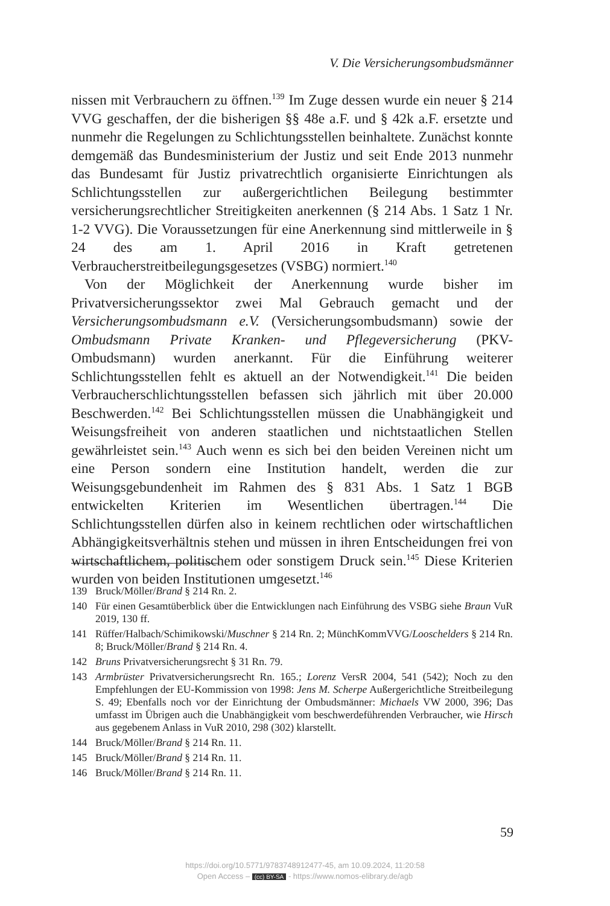V. Die Versicherungsombudsmänner
nissen mit Verbrauchern zu öffnen.<sup>139</sup> Im Zuge dessen wurde ein neuer § 214 VVG geschaffen, der die bisherigen §§ 48e a.F. und § 42k a.F. ersetzte und nunmehr die Regelungen zu Schlichtungsstellen beinhaltete. Zunächst konnte demgemäß das Bundesministerium der Justiz und seit Ende 2013 nunmehr das Bundesamt für Justiz privatrechtlich organisierte Einrichtungen als Schlichtungsstellen zur außergerichtlichen Beilegung bestimmter versicherungsrechtlicher Streitigkeiten anerkennen (§ 214 Abs. 1 Satz 1 Nr. 1-2 VVG). Die Voraussetzungen für eine Anerkennung sind mittlerweile in § 24 des am 1. April 2016 in Kraft getretenen Verbraucherstreitbeilegungsgesetzes (VSBG) normiert.<sup>140</sup>
Von der Möglichkeit der Anerkennung wurde bisher im Privatversicherungssektor zwei Mal Gebrauch gemacht und der Versicherungsombudsmann e.V. (Versicherungsombudsmann) sowie der Ombudsmann Private Kranken- und Pflegeversicherung (PKV-Ombudsmann) wurden anerkannt. Für die Einführung weiterer Schlichtungsstellen fehlt es aktuell an der Notwendigkeit.<sup>141</sup> Die beiden Verbraucherschlichtungsstellen befassen sich jährlich mit über 20.000 Beschwerden.<sup>142</sup> Bei Schlichtungsstellen müssen die Unabhängigkeit und Weisungsfreiheit von anderen staatlichen und nichtstaatlichen Stellen gewährleistet sein.<sup>143</sup> Auch wenn es sich bei den beiden Vereinen nicht um eine Person sondern eine Institution handelt, werden die zur Weisungsgebundenheit im Rahmen des § 831 Abs. 1 Satz 1 BGB entwickelten Kriterien im Wesentlichen übertragen.<sup>144</sup> Die Schlichtungsstellen dürfen also in keinem rechtlichen oder wirtschaftlichen Abhängigkeitsverhältnis stehen und müssen in ihren Entscheidungen frei von wirtschaftlichem, politischem oder sonstigem Druck sein.<sup>145</sup> Diese Kriterien wurden von beiden Institutionen umgesetzt.<sup>146</sup>
139 Bruck/Möller/Brand § 214 Rn. 2.
140 Für einen Gesamtüberblick über die Entwicklungen nach Einführung des VSBG siehe Braun VuR 2019, 130 ff.
141 Rüffer/Halbach/Schimikowski/Muschner § 214 Rn. 2; MünchKommVVG/Looschelders § 214 Rn. 8; Bruck/Möller/Brand § 214 Rn. 4.
142 Bruns Privatversicherungsrecht § 31 Rn. 79.
143 Armbrüster Privatversicherungsrecht Rn. 165.; Lorenz VersR 2004, 541 (542); Noch zu den Empfehlungen der EU-Kommission von 1998: Jens M. Scherpe Außergerichtliche Streitbeilegung S. 49; Ebenfalls noch vor der Einrichtung der Ombudsmänner: Michaels VW 2000, 396; Das umfasst im Übrigen auch die Unabhängigkeit vom beschwerdeführenden Verbraucher, wie Hirsch aus gegebenem Anlass in VuR 2010, 298 (302) klarstellt.
144 Bruck/Möller/Brand § 214 Rn. 11.
145 Bruck/Möller/Brand § 214 Rn. 11.
146 Bruck/Möller/Brand § 214 Rn. 11.
59
https://doi.org/10.5771/9783748912477-45, am 10.09.2024, 11:20:58
Open Access – (cc) BY-SA - https://www.nomos-elibrary.de/agb